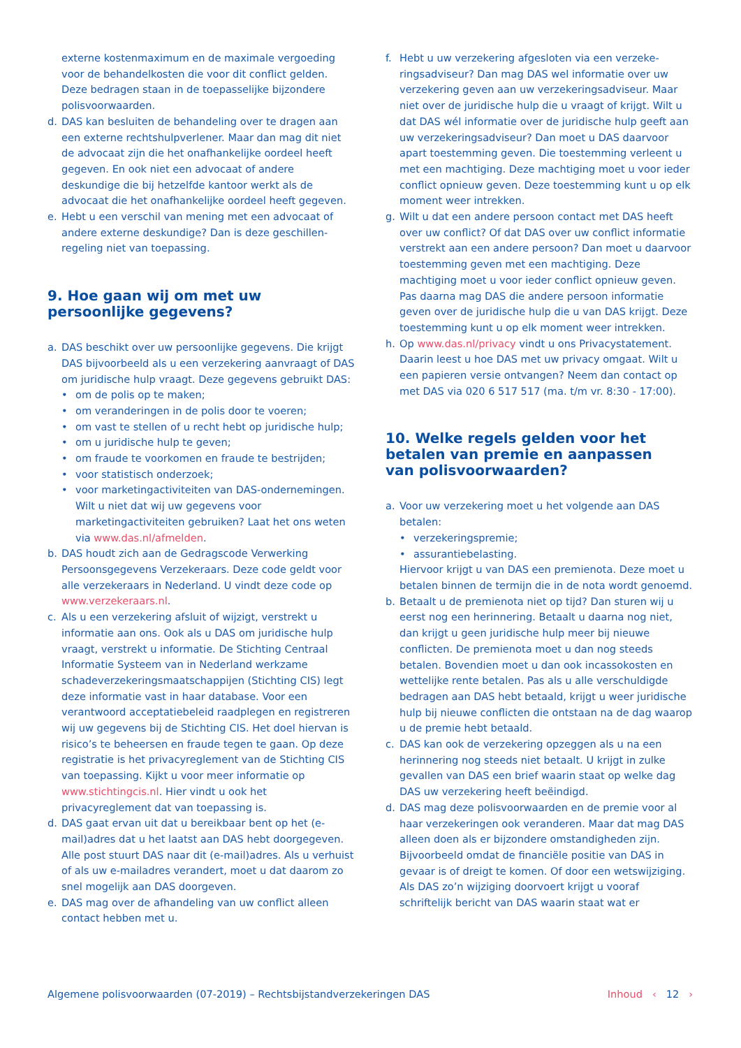externe kostenmaximum en de maximale vergoeding voor de behandelkosten die voor dit conflict gelden. Deze bedragen staan in de toepasselijke bijzondere polisvoorwaarden.
d. DAS kan besluiten de behandeling over te dragen aan een externe rechtshulpverlener. Maar dan mag dit niet de advocaat zijn die het onafhankelijke oordeel heeft gegeven. En ook niet een advocaat of andere deskundige die bij hetzelfde kantoor werkt als de advocaat die het onafhankelijke oordeel heeft gegeven.
e. Hebt u een verschil van mening met een advocaat of andere externe deskundige? Dan is deze geschillen­regeling niet van toepassing.
9. Hoe gaan wij om met uw
persoonlijke gegevens?
a. DAS beschikt over uw persoonlijke gegevens. Die krijgt DAS bijvoorbeeld als u een verzekering aanvraagt of DAS om juridische hulp vraagt. Deze gegevens gebruikt DAS:
• om de polis op te maken;
• om veranderingen in de polis door te voeren;
• om vast te stellen of u recht hebt op juridische hulp;
• om u juridische hulp te geven;
• om fraude te voorkomen en fraude te bestrijden;
• voor statistisch onderzoek;
• voor marketingactiviteiten van DAS-ondernemingen. Wilt u niet dat wij uw gegevens voor marketingactiviteiten gebruiken? Laat het ons weten via www.das.nl/afmelden.
b. DAS houdt zich aan de Gedragscode Verwerking Persoonsgegevens Verzekeraars. Deze code geldt voor alle verzekeraars in Nederland. U vindt deze code op www.verzekeraars.nl.
c. Als u een verzekering afsluit of wijzigt, verstrekt u informatie aan ons. Ook als u DAS om juridische hulp vraagt, verstrekt u informatie. De Stichting Centraal Informatie Systeem van in Nederland werkzame schadeverzekeringsmaatschappijen (Stichting CIS) legt deze informatie vast in haar database. Voor een verantwoord acceptatiebeleid raadplegen en regis­treren wij uw gegevens bij de Stichting CIS. Het doel hiervan is risico’s te beheersen en fraude tegen te gaan. Op deze registratie is het privacyreglement van de Stichting CIS van toepassing. Kijkt u voor meer informatie op www.stichtingcis.nl. Hier vindt u ook het privacyreglement dat van toepassing is.
d. DAS gaat ervan uit dat u bereikbaar bent op het (e-mail)adres dat u het laatst aan DAS hebt doorge­geven. Alle post stuurt DAS naar dit (e-mail)adres. Als u verhuist of als uw e-mailadres verandert, moet u dat daarom zo snel mogelijk aan DAS doorgeven.
e. DAS mag over de afhandeling van uw conflict alleen contact hebben met u.
f. Hebt u uw verzekering afgesloten via een verzeke­ringsadviseur? Dan mag DAS wel informatie over uw verzekering geven aan uw verzekeringsadviseur. Maar niet over de juridische hulp die u vraagt of krijgt. Wilt u dat DAS wél informatie over de juridische hulp geeft aan uw verzekeringsadviseur? Dan moet u DAS daarvoor apart toestemming geven. Die toestemming verleent u met een machtiging. Deze machtiging moet u voor ieder conflict opnieuw geven. Deze toestemming kunt u op elk moment weer intrekken.
g. Wilt u dat een andere persoon contact met DAS heeft over uw conflict? Of dat DAS over uw conflict infor­matie verstrekt aan een andere persoon? Dan moet u daarvoor toestemming geven met een machtiging. Deze machtiging moet u voor ieder conflict opnieuw geven. Pas daarna mag DAS die andere persoon informatie geven over de juridische hulp die u van DAS krijgt. Deze toestemming kunt u op elk moment weer intrekken.
h. Op www.das.nl/privacy vindt u ons Privacystatement. Daarin leest u hoe DAS met uw privacy omgaat. Wilt u een papieren versie ontvangen? Neem dan contact op met DAS via 020 6 517 517 (ma. t/m vr. 8:30 - 17:00).
10. Welke regels gelden voor het
betalen van premie en aanpassen
van polisvoorwaarden?
a. Voor uw verzekering moet u het volgende aan DAS betalen:
• verzekeringspremie;
• assurantiebelasting.
Hiervoor krijgt u van DAS een premienota. Deze moet u betalen binnen de termijn die in de nota wordt genoemd.
b. Betaalt u de premienota niet op tijd? Dan sturen wij u eerst nog een herinnering. Betaalt u daarna nog niet, dan krijgt u geen juridische hulp meer bij nieuwe conflicten. De premienota moet u dan nog steeds betalen. Bovendien moet u dan ook incassokosten en wettelijke rente betalen. Pas als u alle verschul­digde bedragen aan DAS hebt betaald, krijgt u weer juridische hulp bij nieuwe conflicten die ontstaan na de dag waarop u de premie hebt betaald.
c. DAS kan ook de verzekering opzeggen als u na een herinnering nog steeds niet betaalt. U krijgt in zulke gevallen van DAS een brief waarin staat op welke dag DAS uw verzekering heeft beëindigd.
d. DAS mag deze polisvoorwaarden en de premie voor al haar verzekeringen ook veranderen. Maar dat mag DAS alleen doen als er bijzondere omstandig­heden zijn. Bijvoorbeeld omdat de financiële positie van DAS in gevaar is of dreigt te komen. Of door een wetswijziging. Als DAS zo’n wijziging doorvoert krijgt u vooraf schriftelijk bericht van DAS waarin staat wat er
Algemene polisvoorwaarden (07-2019) – Rechtsbijstandverzekeringen DAS Inhoud ‹ 12 ›